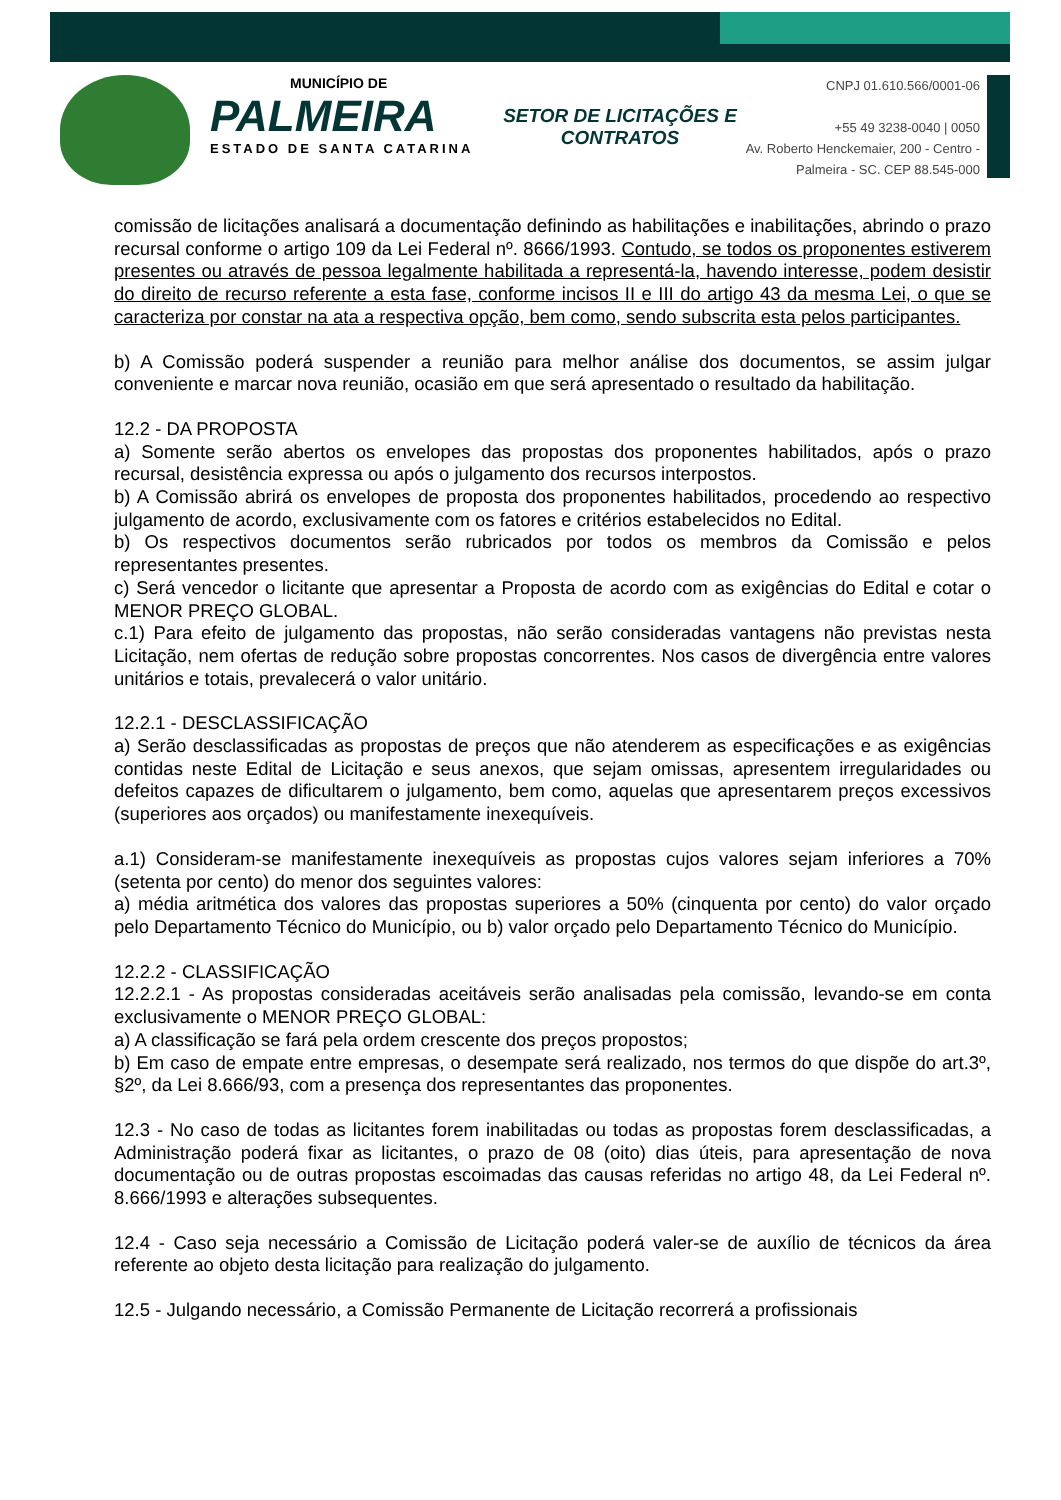MUNICÍPIO DE
PALMEIRA
ESTADO DE SANTA CATARINA
SETOR DE LICITAÇÕES E CONTRATOS
CNPJ 01.610.566/0001-06
+55 49 3238-0040 | 0050
Av. Roberto Henckemaier, 200 - Centro -
Palmeira - SC. CEP 88.545-000
comissão de licitações analisará a documentação definindo as habilitações e inabilitações, abrindo o prazo recursal conforme o artigo 109 da Lei Federal nº. 8666/1993. Contudo, se todos os proponentes estiverem presentes ou através de pessoa legalmente habilitada a representá-la, havendo interesse, podem desistir do direito de recurso referente a esta fase, conforme incisos II e III do artigo 43 da mesma Lei, o que se caracteriza por constar na ata a respectiva opção, bem como, sendo subscrita esta pelos participantes.
b) A Comissão poderá suspender a reunião para melhor análise dos documentos, se assim julgar conveniente e marcar nova reunião, ocasião em que será apresentado o resultado da habilitação.
12.2 - DA PROPOSTA
a) Somente serão abertos os envelopes das propostas dos proponentes habilitados, após o prazo recursal, desistência expressa ou após o julgamento dos recursos interpostos.
b) A Comissão abrirá os envelopes de proposta dos proponentes habilitados, procedendo ao respectivo julgamento de acordo, exclusivamente com os fatores e critérios estabelecidos no Edital.
b) Os respectivos documentos serão rubricados por todos os membros da Comissão e pelos representantes presentes.
c) Será vencedor o licitante que apresentar a Proposta de acordo com as exigências do Edital e cotar o MENOR PREÇO GLOBAL.
c.1) Para efeito de julgamento das propostas, não serão consideradas vantagens não previstas nesta Licitação, nem ofertas de redução sobre propostas concorrentes. Nos casos de divergência entre valores unitários e totais, prevalecerá o valor unitário.
12.2.1 - DESCLASSIFICAÇÃO
a) Serão desclassificadas as propostas de preços que não atenderem as especificações e as exigências contidas neste Edital de Licitação e seus anexos, que sejam omissas, apresentem irregularidades ou defeitos capazes de dificultarem o julgamento, bem como, aquelas que apresentarem preços excessivos (superiores aos orçados) ou manifestamente inexequíveis.
a.1) Consideram-se manifestamente inexequíveis as propostas cujos valores sejam inferiores a 70% (setenta por cento) do menor dos seguintes valores:
a) média aritmética dos valores das propostas superiores a 50% (cinquenta por cento) do valor orçado pelo Departamento Técnico do Município, ou b) valor orçado pelo Departamento Técnico do Município.
12.2.2 - CLASSIFICAÇÃO
12.2.2.1 - As propostas consideradas aceitáveis serão analisadas pela comissão, levando-se em conta exclusivamente o MENOR PREÇO GLOBAL:
a) A classificação se fará pela ordem crescente dos preços propostos;
b) Em caso de empate entre empresas, o desempate será realizado, nos termos do que dispõe do art.3º, §2º, da Lei 8.666/93, com a presença dos representantes das proponentes.
12.3 - No caso de todas as licitantes forem inabilitadas ou todas as propostas forem desclassificadas, a Administração poderá fixar as licitantes, o prazo de 08 (oito) dias úteis, para apresentação de nova documentação ou de outras propostas escoimadas das causas referidas no artigo 48, da Lei Federal nº. 8.666/1993 e alterações subsequentes.
12.4 - Caso seja necessário a Comissão de Licitação poderá valer-se de auxílio de técnicos da área referente ao objeto desta licitação para realização do julgamento.
12.5 - Julgando necessário, a Comissão Permanente de Licitação recorrerá a profissionais